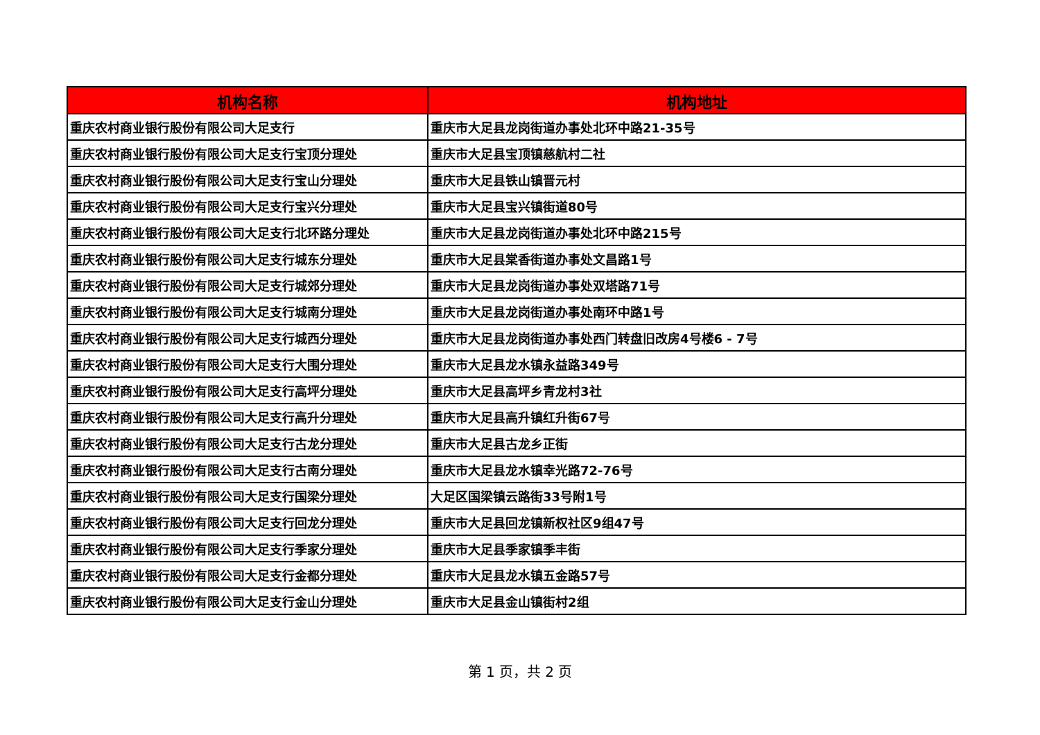| 机构名称 | 机构地址 |
| --- | --- |
| 重庆农村商业银行股份有限公司大足支行 | 重庆市大足县龙岗街道办事处北环中路21-35号 |
| 重庆农村商业银行股份有限公司大足支行宝顶分理处 | 重庆市大足县宝顶镇慈航村二社 |
| 重庆农村商业银行股份有限公司大足支行宝山分理处 | 重庆市大足县铁山镇晋元村 |
| 重庆农村商业银行股份有限公司大足支行宝兴分理处 | 重庆市大足县宝兴镇街道80号 |
| 重庆农村商业银行股份有限公司大足支行北环路分理处 | 重庆市大足县龙岗街道办事处北环中路215号 |
| 重庆农村商业银行股份有限公司大足支行城东分理处 | 重庆市大足县棠香街道办事处文昌路1号 |
| 重庆农村商业银行股份有限公司大足支行城郊分理处 | 重庆市大足县龙岗街道办事处双塔路71号 |
| 重庆农村商业银行股份有限公司大足支行城南分理处 | 重庆市大足县龙岗街道办事处南环中路1号 |
| 重庆农村商业银行股份有限公司大足支行城西分理处 | 重庆市大足县龙岗街道办事处西门转盘旧改房4号楼6 - 7号 |
| 重庆农村商业银行股份有限公司大足支行大围分理处 | 重庆市大足县龙水镇永益路349号 |
| 重庆农村商业银行股份有限公司大足支行高坪分理处 | 重庆市大足县高坪乡青龙村3社 |
| 重庆农村商业银行股份有限公司大足支行高升分理处 | 重庆市大足县高升镇红升街67号 |
| 重庆农村商业银行股份有限公司大足支行古龙分理处 | 重庆市大足县古龙乡正街 |
| 重庆农村商业银行股份有限公司大足支行古南分理处 | 重庆市大足县龙水镇幸光路72-76号 |
| 重庆农村商业银行股份有限公司大足支行国梁分理处 | 大足区国梁镇云路街33号附1号 |
| 重庆农村商业银行股份有限公司大足支行回龙分理处 | 重庆市大足县回龙镇新权社区9组47号 |
| 重庆农村商业银行股份有限公司大足支行季家分理处 | 重庆市大足县季家镇季丰街 |
| 重庆农村商业银行股份有限公司大足支行金都分理处 | 重庆市大足县龙水镇五金路57号 |
| 重庆农村商业银行股份有限公司大足支行金山分理处 | 重庆市大足县金山镇街村2组 |
第 1 页，共 2 页